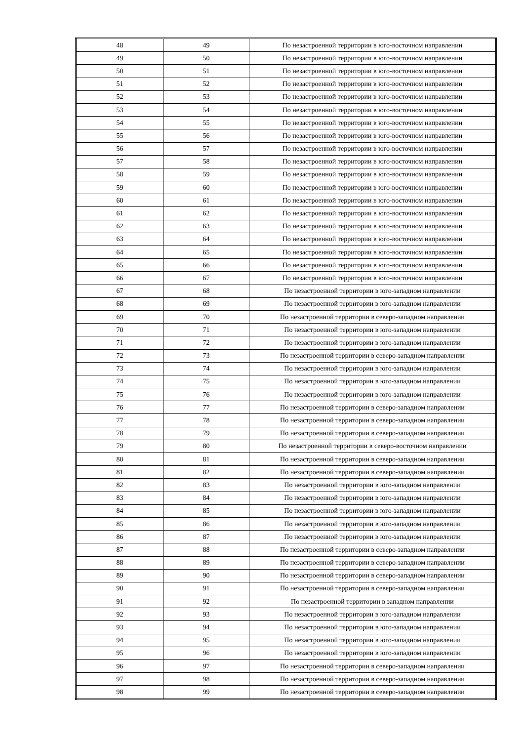| 48 | 49 | По незастроенной территории в юго-восточном направлении |
| 49 | 50 | По незастроенной территории в юго-восточном направлении |
| 50 | 51 | По незастроенной территории в юго-восточном направлении |
| 51 | 52 | По незастроенной территории в юго-восточном направлении |
| 52 | 53 | По незастроенной территории в юго-восточном направлении |
| 53 | 54 | По незастроенной территории в юго-восточном направлении |
| 54 | 55 | По незастроенной территории в юго-восточном направлении |
| 55 | 56 | По незастроенной территории в юго-восточном направлении |
| 56 | 57 | По незастроенной территории в юго-восточном направлении |
| 57 | 58 | По незастроенной территории в юго-восточном направлении |
| 58 | 59 | По незастроенной территории в юго-восточном направлении |
| 59 | 60 | По незастроенной территории в юго-восточном направлении |
| 60 | 61 | По незастроенной территории в юго-восточном направлении |
| 61 | 62 | По незастроенной территории в юго-восточном направлении |
| 62 | 63 | По незастроенной территории в юго-восточном направлении |
| 63 | 64 | По незастроенной территории в юго-восточном направлении |
| 64 | 65 | По незастроенной территории в юго-восточном направлении |
| 65 | 66 | По незастроенной территории в юго-восточном направлении |
| 66 | 67 | По незастроенной территории в юго-восточном направлении |
| 67 | 68 | По незастроенной территории в юго-западном направлении |
| 68 | 69 | По незастроенной территории в юго-западном направлении |
| 69 | 70 | По незастроенной территории в северо-западном направлении |
| 70 | 71 | По незастроенной территории в юго-западном направлении |
| 71 | 72 | По незастроенной территории в юго-западном направлении |
| 72 | 73 | По незастроенной территории в северо-западном направлении |
| 73 | 74 | По незастроенной территории в юго-западном направлении |
| 74 | 75 | По незастроенной территории в юго-западном направлении |
| 75 | 76 | По незастроенной территории в юго-западном направлении |
| 76 | 77 | По незастроенной территории в северо-западном направлении |
| 77 | 78 | По незастроенной территории в северо-западном направлении |
| 78 | 79 | По незастроенной территории в северо-западном направлении |
| 79 | 80 | По незастроенной территории в северо-восточном направлении |
| 80 | 81 | По незастроенной территории в северо-западном направлении |
| 81 | 82 | По незастроенной территории в северо-западном направлении |
| 82 | 83 | По незастроенной территории в юго-западном направлении |
| 83 | 84 | По незастроенной территории в юго-западном направлении |
| 84 | 85 | По незастроенной территории в юго-западном направлении |
| 85 | 86 | По незастроенной территории в юго-западном направлении |
| 86 | 87 | По незастроенной территории в юго-западном направлении |
| 87 | 88 | По незастроенной территории в северо-западном направлении |
| 88 | 89 | По незастроенной территории в северо-западном направлении |
| 89 | 90 | По незастроенной территории в северо-западном направлении |
| 90 | 91 | По незастроенной территории в северо-западном направлении |
| 91 | 92 | По незастроенной территории в западном направлении |
| 92 | 93 | По незастроенной территории в юго-западном направлении |
| 93 | 94 | По незастроенной территории в юго-западном направлении |
| 94 | 95 | По незастроенной территории в юго-западном направлении |
| 95 | 96 | По незастроенной территории в юго-западном направлении |
| 96 | 97 | По незастроенной территории в северо-западном направлении |
| 97 | 98 | По незастроенной территории в северо-западном направлении |
| 98 | 99 | По незастроенной территории в северо-западном направлении |